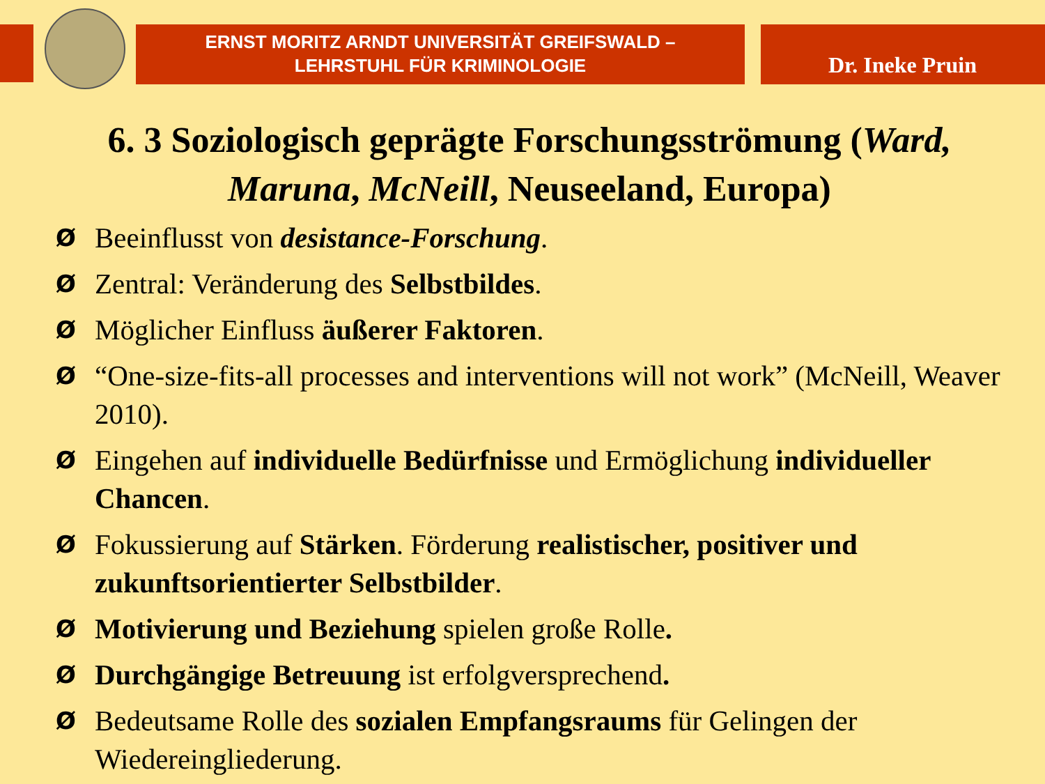ERNST MORITZ ARNDT UNIVERSITÄT GREIFSWALD –
LEHRSTUHL FÜR KRIMINOLOGIE
Dr. Ineke Pruin
6. 3 Soziologisch geprägte Forschungsströmung (Ward, Maruna, McNeill, Neuseeland, Europa)
Ø Beeinflusst von desistance-Forschung.
Ø Zentral: Veränderung des Selbstbildes.
Ø Möglicher Einfluss äußerer Faktoren.
Ø “One-size-fits-all processes and interventions will not work” (McNeill, Weaver 2010).
Ø Eingehen auf individuelle Bedürfnisse und Ermöglichung individueller Chancen.
Ø Fokussierung auf Stärken. Förderung realistischer, positiver und zukunftsorientierter Selbstbilder.
Ø Motivierung und Beziehung spielen große Rolle.
Ø Durchgängige Betreuung ist erfolgversprechend.
Ø Bedeutsame Rolle des sozialen Empfangsraums für Gelingen der Wiedereingliederung.